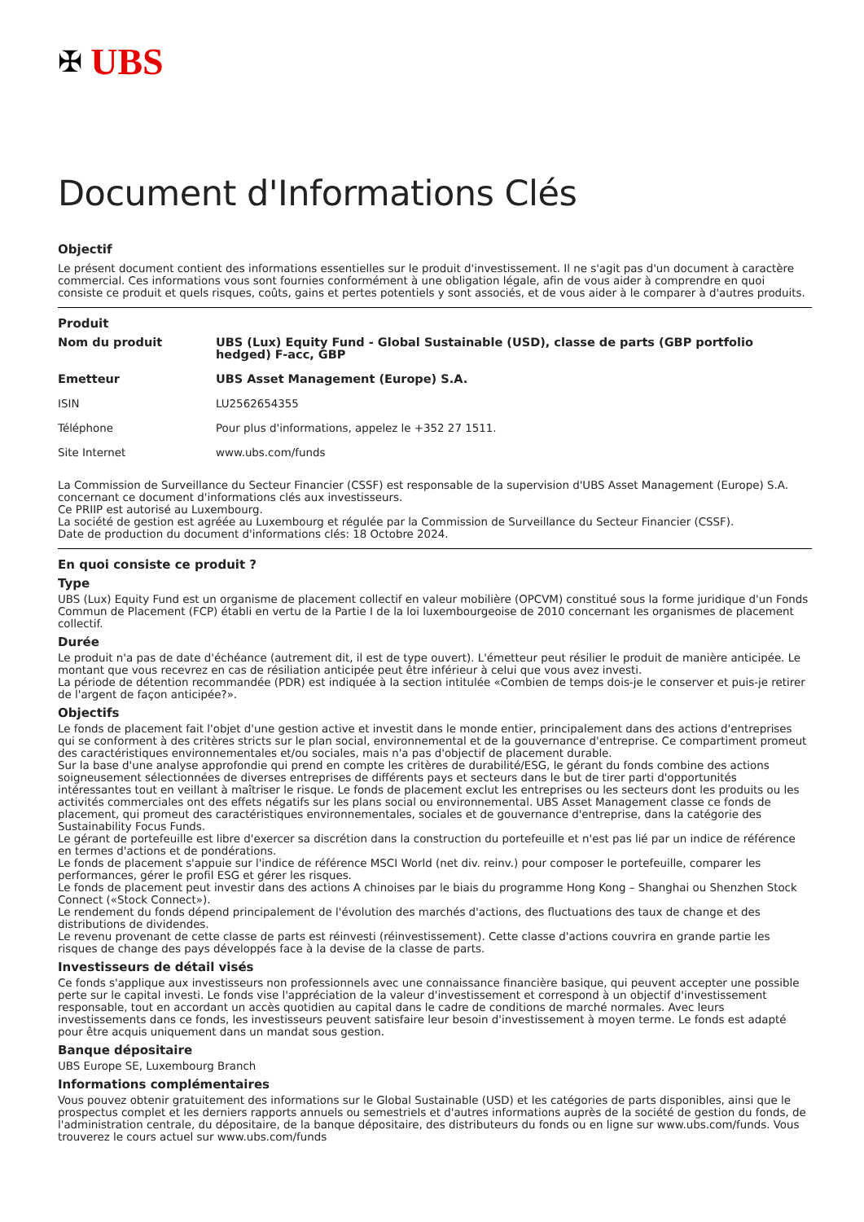✠ UBS
Document d'Informations Clés
Objectif
Le présent document contient des informations essentielles sur le produit d'investissement. Il ne s'agit pas d'un document à caractère commercial. Ces informations vous sont fournies conformément à une obligation légale, afin de vous aider à comprendre en quoi consiste ce produit et quels risques, coûts, gains et pertes potentiels y sont associés, et de vous aider à le comparer à d'autres produits.
Produit
| Nom du produit | UBS (Lux) Equity Fund - Global Sustainable (USD), classe de parts (GBP portfolio hedged) F-acc, GBP |
| Emetteur | UBS Asset Management (Europe) S.A. |
| ISIN | LU2562654355 |
| Téléphone | Pour plus d'informations, appelez le +352 27 1511. |
| Site Internet | www.ubs.com/funds |
La Commission de Surveillance du Secteur Financier (CSSF) est responsable de la supervision d'UBS Asset Management (Europe) S.A. concernant ce document d'informations clés aux investisseurs.
Ce PRIIP est autorisé au Luxembourg.
La société de gestion est agréée au Luxembourg et régulée par la Commission de Surveillance du Secteur Financier (CSSF).
Date de production du document d'informations clés: 18 Octobre 2024.
En quoi consiste ce produit ?
Type
UBS (Lux) Equity Fund est un organisme de placement collectif en valeur mobilière (OPCVM) constitué sous la forme juridique d'un Fonds Commun de Placement (FCP) établi en vertu de la Partie I de la loi luxembourgeoise de 2010 concernant les organismes de placement collectif.
Durée
Le produit n'a pas de date d'échéance (autrement dit, il est de type ouvert). L'émetteur peut résilier le produit de manière anticipée. Le montant que vous recevrez en cas de résiliation anticipée peut être inférieur à celui que vous avez investi.
La période de détention recommandée (PDR) est indiquée à la section intitulée «Combien de temps dois-je le conserver et puis-je retirer de l'argent de façon anticipée?».
Objectifs
Le fonds de placement fait l'objet d'une gestion active et investit dans le monde entier, principalement dans des actions d'entreprises qui se conforment à des critères stricts sur le plan social, environnemental et de la gouvernance d'entreprise. Ce compartiment promeut des caractéristiques environnementales et/ou sociales, mais n'a pas d'objectif de placement durable.
Sur la base d'une analyse approfondie qui prend en compte les critères de durabilité/ESG, le gérant du fonds combine des actions soigneusement sélectionnées de diverses entreprises de différents pays et secteurs dans le but de tirer parti d'opportunités intéressantes tout en veillant à maîtriser le risque. Le fonds de placement exclut les entreprises ou les secteurs dont les produits ou les activités commerciales ont des effets négatifs sur les plans social ou environnemental. UBS Asset Management classe ce fonds de placement, qui promeut des caractéristiques environnementales, sociales et de gouvernance d'entreprise, dans la catégorie des Sustainability Focus Funds.
Le gérant de portefeuille est libre d'exercer sa discrétion dans la construction du portefeuille et n'est pas lié par un indice de référence en termes d'actions et de pondérations.
Le fonds de placement s'appuie sur l'indice de référence MSCI World (net div. reinv.) pour composer le portefeuille, comparer les performances, gérer le profil ESG et gérer les risques.
Le fonds de placement peut investir dans des actions A chinoises par le biais du programme Hong Kong – Shanghai ou Shenzhen Stock Connect («Stock Connect»).
Le rendement du fonds dépend principalement de l'évolution des marchés d'actions, des fluctuations des taux de change et des distributions de dividendes.
Le revenu provenant de cette classe de parts est réinvesti (réinvestissement). Cette classe d'actions couvrira en grande partie les risques de change des pays développés face à la devise de la classe de parts.
Investisseurs de détail visés
Ce fonds s'applique aux investisseurs non professionnels avec une connaissance financière basique, qui peuvent accepter une possible perte sur le capital investi. Le fonds vise l'appréciation de la valeur d'investissement et correspond à un objectif d'investissement responsable, tout en accordant un accès quotidien au capital dans le cadre de conditions de marché normales. Avec leurs investissements dans ce fonds, les investisseurs peuvent satisfaire leur besoin d'investissement à moyen terme. Le fonds est adapté pour être acquis uniquement dans un mandat sous gestion.
Banque dépositaire
UBS Europe SE, Luxembourg Branch
Informations complémentaires
Vous pouvez obtenir gratuitement des informations sur le Global Sustainable (USD) et les catégories de parts disponibles, ainsi que le prospectus complet et les derniers rapports annuels ou semestriels et d'autres informations auprès de la société de gestion du fonds, de l'administration centrale, du dépositaire, de la banque dépositaire, des distributeurs du fonds ou en ligne sur www.ubs.com/funds. Vous trouverez le cours actuel sur www.ubs.com/funds